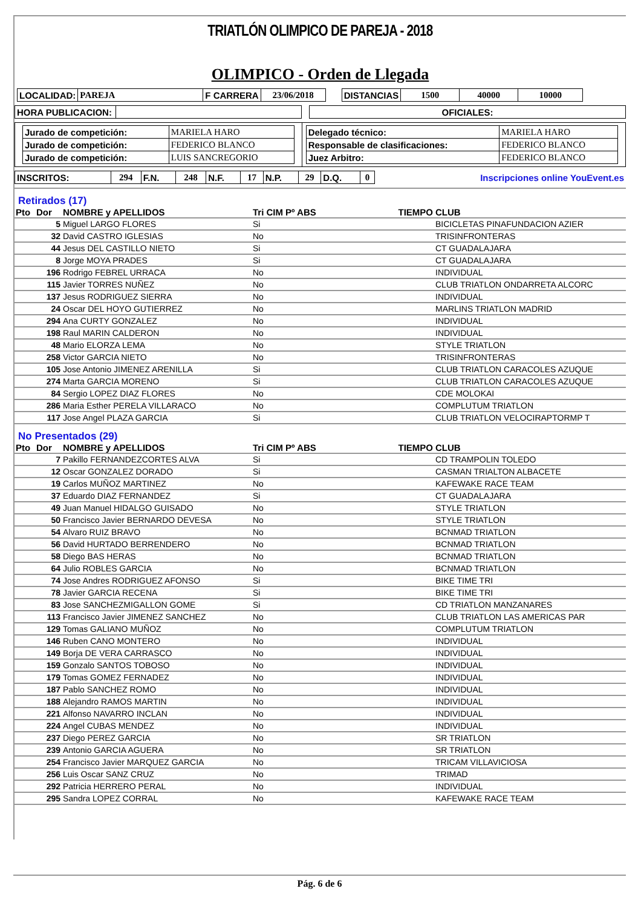TRIATLÓN OLIMPICO DE PAREJA - 2018
OLIMPICO - Orden de Llegada
| LOCALIDAD: | PAREJA | F CARRERA | 23/06/2018 | | DISTANCIAS | 1500 | 40000 | 10000 |
| HORA PUBLICACION: | | | OFICIALES: |
| / Jurado de competición: / MARIELA HARO / / Jurado de competición: / FEDERICO BLANCO / / Jurado de competición: / LUIS SANCREGORIO / | / Delegado técnico: / MARIELA HARO / / Responsable de clasificaciones: / FEDERICO BLANCO / / Juez Arbitro: / FEDERICO BLANCO / |
| INSCRITOS: | 294 | F.N. | 248 | N.F. | 17 | N.P. | 29 | D.Q. | 0 | Inscripciones online YouEvent.es |
Retirados (17)
| Pto | Dor | NOMBRE y APELLIDOS | Tri CIM | Pº ABS | TIEMPO | CLUB |
| --- | --- | --- | --- | --- | --- | --- |
| | 5 | Miguel LARGO FLORES | Si | | | BICICLETAS PINAFUNDACION AZIER |
| | 32 | David CASTRO IGLESIAS | No | | | TRISINFRONTERAS |
| | 44 | Jesus DEL CASTILLO NIETO | Si | | | CT GUADALAJARA |
| | 8 | Jorge MOYA PRADES | Si | | | CT GUADALAJARA |
| | 196 | Rodrigo FEBREL URRACA | No | | | INDIVIDUAL |
| | 115 | Javier TORRES NUÑEZ | No | | | CLUB TRIATLON ONDARRETA ALCORC |
| | 137 | Jesus RODRIGUEZ SIERRA | No | | | INDIVIDUAL |
| | 24 | Oscar DEL HOYO GUTIERREZ | No | | | MARLINS TRIATLON MADRID |
| | 294 | Ana CURTY GONZALEZ | No | | | INDIVIDUAL |
| | 198 | Raul MARIN CALDERON | No | | | INDIVIDUAL |
| | 48 | Mario ELORZA LEMA | No | | | STYLE TRIATLON |
| | 258 | Victor GARCIA NIETO | No | | | TRISINFRONTERAS |
| | 105 | Jose Antonio JIMENEZ ARENILLA | Si | | | CLUB TRIATLON CARACOLES AZUQUE |
| | 274 | Marta GARCIA MORENO | Si | | | CLUB TRIATLON CARACOLES AZUQUE |
| | 84 | Sergio LOPEZ DIAZ FLORES | No | | | CDE MOLOKAI |
| | 286 | Maria Esther PERELA VILLARACO | No | | | COMPLUTUM TRIATLON |
| | 117 | Jose Angel PLAZA GARCIA | Si | | | CLUB TRIATLON VELOCIRAPTORMP T |
No Presentados (29)
| Pto | Dor | NOMBRE y APELLIDOS | Tri CIM | Pº ABS | TIEMPO | CLUB |
| --- | --- | --- | --- | --- | --- | --- |
| | 7 | Pakillo FERNANDEZCORTES ALVA | Si | | | CD TRAMPOLIN TOLEDO |
| | 12 | Oscar GONZALEZ DORADO | Si | | | CASMAN TRIALTON ALBACETE |
| | 19 | Carlos MUÑOZ MARTINEZ | No | | | KAFEWAKE RACE TEAM |
| | 37 | Eduardo DIAZ FERNANDEZ | Si | | | CT GUADALAJARA |
| | 49 | Juan Manuel HIDALGO GUISADO | No | | | STYLE TRIATLON |
| | 50 | Francisco Javier BERNARDO DEVESA | No | | | STYLE TRIATLON |
| | 54 | Alvaro RUIZ BRAVO | No | | | BCNMAD TRIATLON |
| | 56 | David HURTADO BERRENDERO | No | | | BCNMAD TRIATLON |
| | 58 | Diego BAS HERAS | No | | | BCNMAD TRIATLON |
| | 64 | Julio ROBLES GARCIA | No | | | BCNMAD TRIATLON |
| | 74 | Jose Andres RODRIGUEZ AFONSO | Si | | | BIKE TIME TRI |
| | 78 | Javier GARCIA RECENA | Si | | | BIKE TIME TRI |
| | 83 | Jose SANCHEZMIGALLON GOME | Si | | | CD TRIATLON MANZANARES |
| | 113 | Francisco Javier JIMENEZ SANCHEZ | No | | | CLUB TRIATLON LAS AMERICAS PAR |
| | 129 | Tomas GALIANO MUÑOZ | No | | | COMPLUTUM TRIATLON |
| | 146 | Ruben CANO MONTERO | No | | | INDIVIDUAL |
| | 149 | Borja DE VERA CARRASCO | No | | | INDIVIDUAL |
| | 159 | Gonzalo SANTOS TOBOSO | No | | | INDIVIDUAL |
| | 179 | Tomas GOMEZ FERNADEZ | No | | | INDIVIDUAL |
| | 187 | Pablo SANCHEZ ROMO | No | | | INDIVIDUAL |
| | 188 | Alejandro RAMOS MARTIN | No | | | INDIVIDUAL |
| | 221 | Alfonso NAVARRO INCLAN | No | | | INDIVIDUAL |
| | 224 | Angel CUBAS MENDEZ | No | | | INDIVIDUAL |
| | 237 | Diego PEREZ GARCIA | No | | | SR TRIATLON |
| | 239 | Antonio GARCIA AGUERA | No | | | SR TRIATLON |
| | 254 | Francisco Javier MARQUEZ GARCIA | No | | | TRICAM VILLAVICIOSA |
| | 256 | Luis Oscar SANZ CRUZ | No | | | TRIMAD |
| | 292 | Patricia HERRERO PERAL | No | | | INDIVIDUAL |
| | 295 | Sandra LOPEZ CORRAL | No | | | KAFEWAKE RACE TEAM |
Pág. 6 de 6